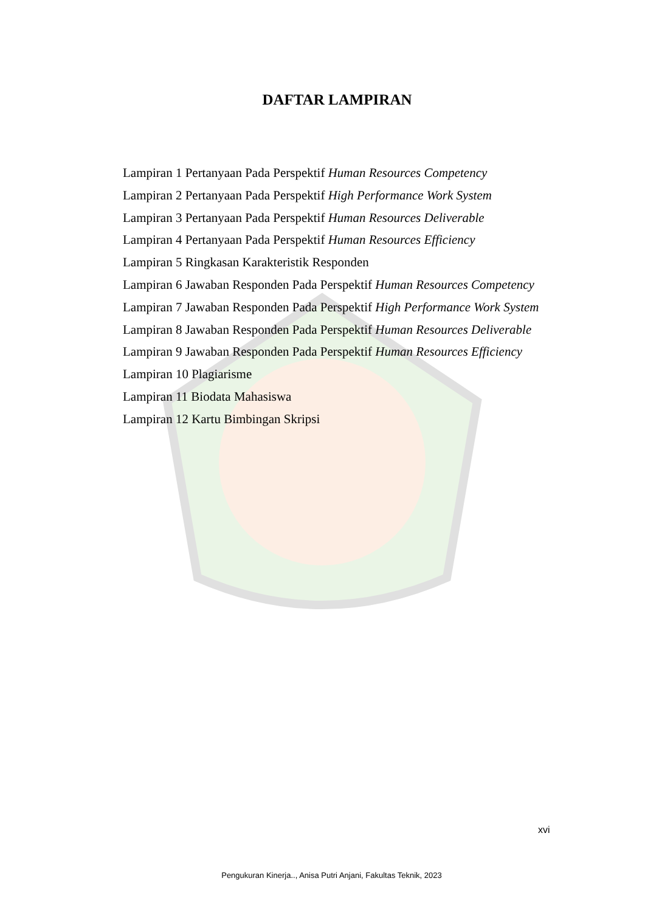DAFTAR LAMPIRAN
Lampiran 1 Pertanyaan Pada Perspektif Human Resources Competency
Lampiran 2 Pertanyaan Pada Perspektif High Performance Work System
Lampiran 3 Pertanyaan Pada Perspektif Human Resources Deliverable
Lampiran 4 Pertanyaan Pada Perspektif Human Resources Efficiency
Lampiran 5 Ringkasan Karakteristik Responden
Lampiran 6 Jawaban Responden Pada Perspektif Human Resources Competency
Lampiran 7 Jawaban Responden Pada Perspektif High Performance Work System
Lampiran 8 Jawaban Responden Pada Perspektif Human Resources Deliverable
Lampiran 9 Jawaban Responden Pada Perspektif Human Resources Efficiency
Lampiran 10 Plagiarisme
Lampiran 11 Biodata Mahasiswa
Lampiran 12 Kartu Bimbingan Skripsi
xvi
Pengukuran Kinerja.., Anisa Putri Anjani, Fakultas Teknik, 2023